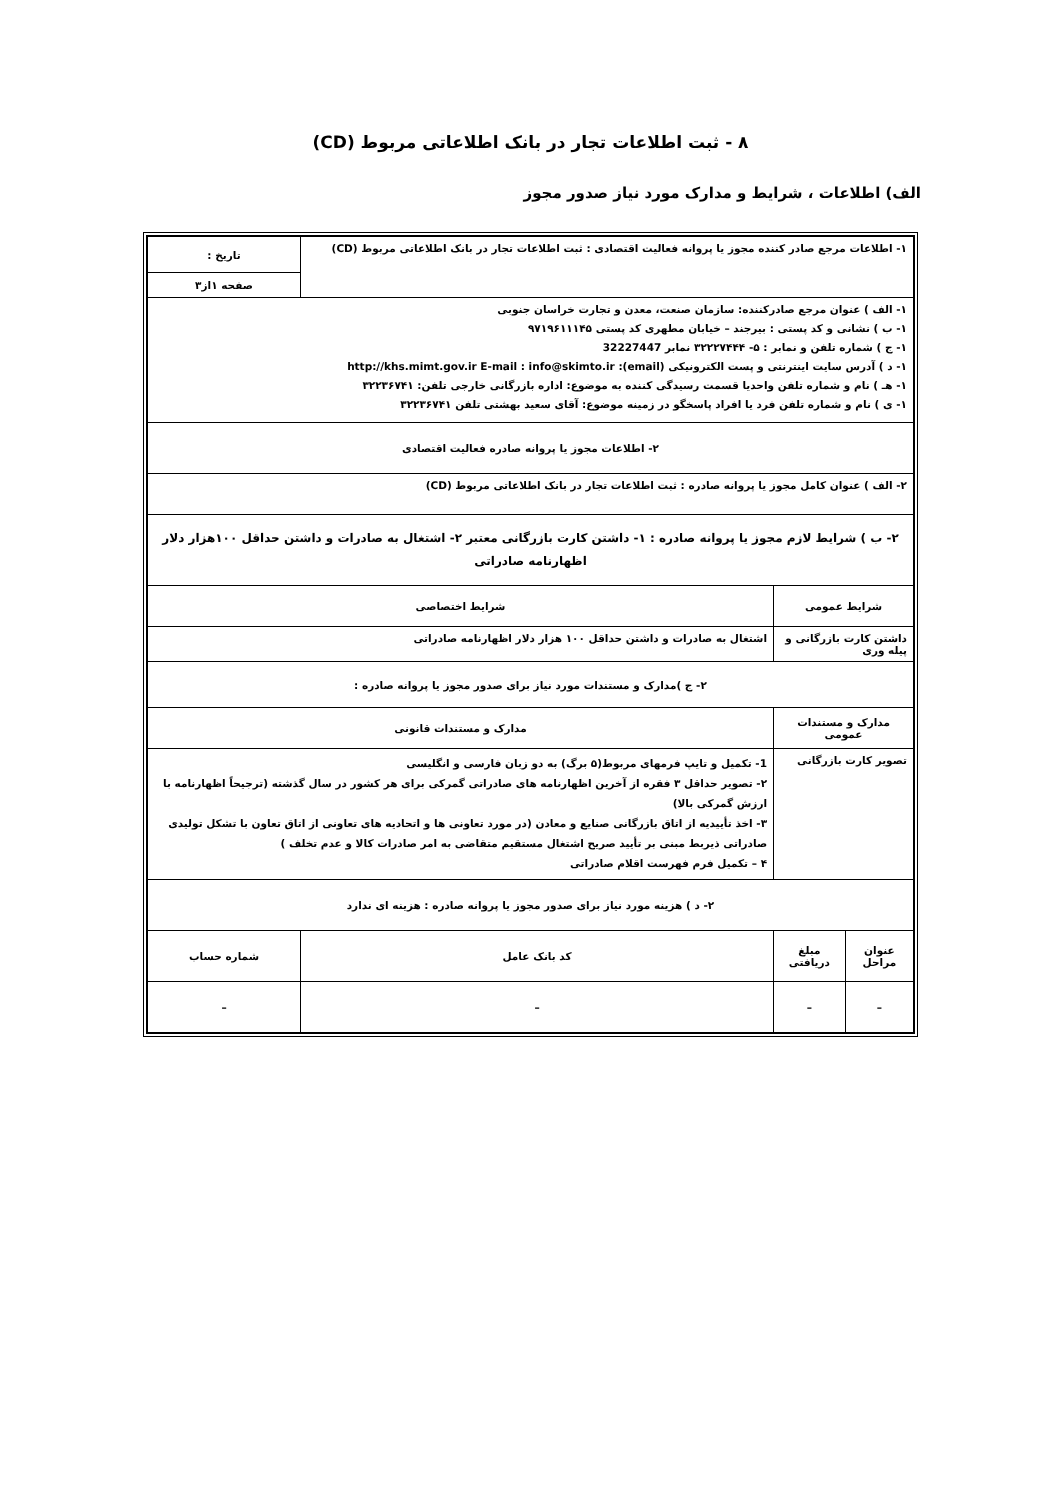۸ - ثبت اطلاعات تجار در بانک اطلاعاتی مربوط (CD)
الف) اطلاعات ، شرایط و مدارک مورد نیاز صدور مجوز
| ۱- اطلاعات مرجع صادر کننده مجوز یا پروانه فعالیت اقتصادی : ثبت اطلاعات تجار در بانک اطلاعاتی مربوط (CD) | | | تاریخ : |
| | | | صفحه ۱از۳ |
| ۱- الف ) عنوان مرجع صادرکننده: سازمان صنعت، معدن و تجارت خراسان جنوبی ۱- ب ) نشانی و کد پستی : بیرجند – خیابان مطهری کد پستی ۹۷۱۹۶۱۱۱۴۵ ۱- ج ) شماره تلفن و نمابر : ۵- ۳۲۲۲۷۴۴۴ نمابر 32227447 ۱- د ) آدرس سایت اینترنتی و پست الکترونیکی (email): http://khs.mimt.gov.ir E-mail : info@skimto.ir ۱- هـ ) نام و شماره تلفن واحدیا قسمت رسیدگی کننده به موضوع: اداره بازرگانی خارجی تلفن: ۳۲۲۳۶۷۴۱ ۱- ی ) نام و شماره تلفن فرد یا افراد پاسخگو در زمینه موضوع: آقای سعید بهشتی تلفن ۳۲۲۳۶۷۴۱ | | | |
| ۲- اطلاعات مجوز یا پروانه صادره فعالیت اقتصادی | | | |
| ۲- الف ) عنوان کامل مجوز یا پروانه صادره : ثبت اطلاعات تجار در بانک اطلاعاتی مربوط (CD) | | | |
| ۲- ب ) شرایط لازم مجوز یا پروانه صادره : ۱- داشتن کارت بازرگانی معتبر ۲- اشتغال به صادرات و داشتن حداقل ۱۰۰هزار دلار اظهارنامه صادراتی | | | |
| شرایط عمومی | | شرایط اختصاصی | |
| داشتن کارت بازرگانی و پیله وری | | اشتغال به صادرات و داشتن حداقل ۱۰۰ هزار دلار اظهارنامه صادراتی | |
| ۲- ج )مدارک و مستندات مورد نیاز برای صدور مجوز یا پروانه صادره : | | | |
| مدارک و مستندات عمومی | | مدارک و مستندات قانونی | |
| تصویر کارت بازرگانی | | 1- تکمیل و تایپ فرمهای مربوط(۵ برگ) به دو زبان فارسی و انگلیسی ۲- تصویر حداقل ۳ فقره از آخرین اظهارنامه های صادراتی گمرکی برای هر کشور در سال گذشته (ترجیحاً اظهارنامه با ارزش گمرکی بالا) ۳- اخذ تأییدیه از اتاق بازرگانی صنایع و معادن (در مورد تعاونی ها و اتحادیه های تعاونی از اتاق تعاون با تشکل تولیدی صادراتی ذیربط مبنی بر تأیید صریح اشتغال مستقیم متقاضی به امر صادرات کالا و عدم تخلف ) ۴ – تکمیل فرم فهرست اقلام صادراتی | |
| ۲- د ) هزینه مورد نیاز برای صدور مجوز یا پروانه صادره : هزینه ای ندارد | | | |
| عنوان مراحل | مبلغ دریافتی | کد بانک عامل | شماره حساب |
| – | – | – | – |